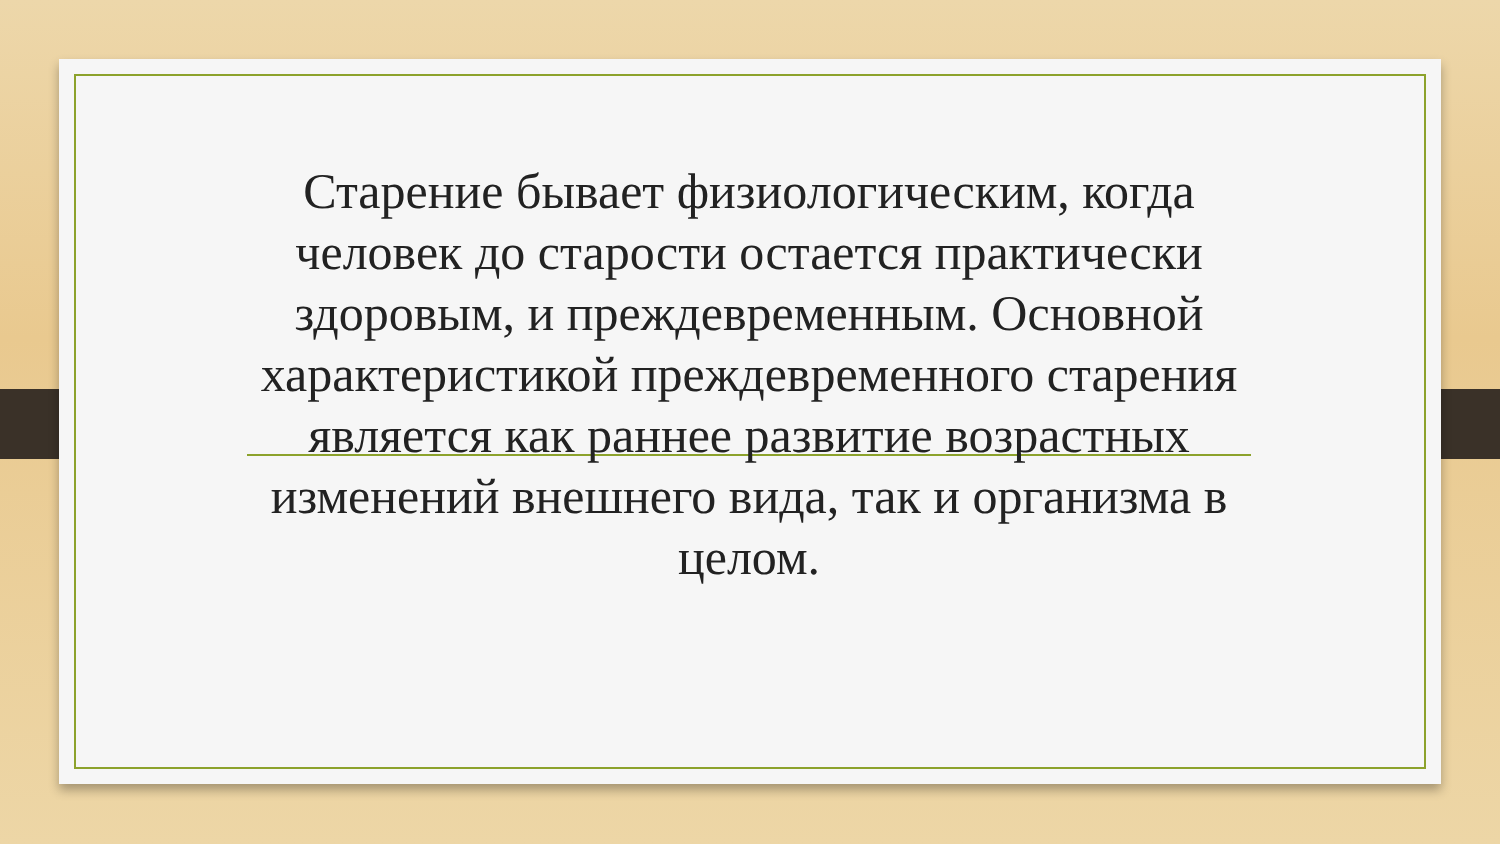Старение бывает физиологическим, когда человек до старости остается практически здоровым, и преждевременным. Основной характеристикой преждевременного старения является как раннее развитие возрастных изменений внешнего вида, так и организма в целом.